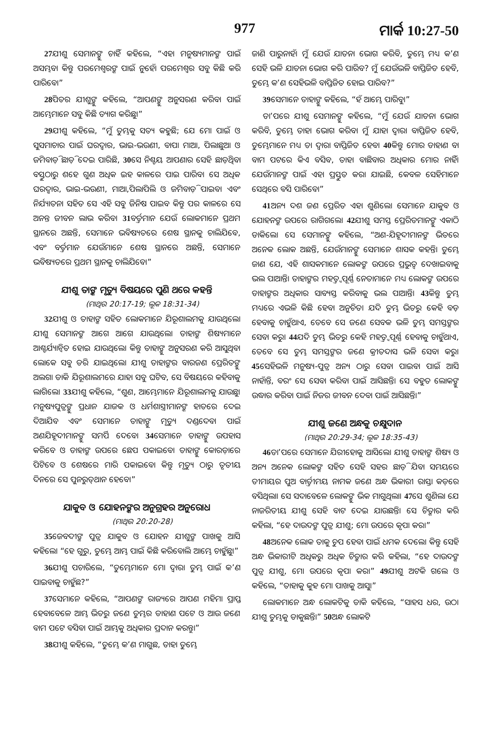977 ମାର୍କ 10:27-50
<sup>27</sup> ଯୀଶୁ ସେମାନଙ୍କୁ ଚାହିଁ କହିଲେ, “ଏହା ମନୁଷ୍ୟମାନଙ୍କ ପାଇଁ ଅସମ୍ଭବ। କିନ୍ତୁ ପରମେଶ୍ୱରଙ୍କ ପାଇଁ ନୁହେଁ। ପରମେଶ୍ୱର ସବୁ କିଛି କରି ପାରିବେ।”
<sup>28</sup> ପିତର ଯୀଶୁଙ୍କୁ କହିଲେ, “ଆପଣଙ୍କୁ ଅନୁସରଣ କରିବା ପାଇଁ ଆମ୍ଭେମାନେ ସବୁ କିଛି ତ୍ୟାଗ କରିଛୁ।”
<sup>29</sup> ଯୀଶୁ କହିଲେ, “ମୁଁ ତୁମ୍ଭକୁ ସତ୍ୟ କହୁଛି; ଯେ ମୋ ପାଇଁ ଓ ସୁସମାଚାର ପାଇଁ ଘରଦ୍ୱାର, ଭାଇ-ଭଉଣୀ, ବାପା ମାଆ, ପିଲାଛୁଆ ଓ ଜମିବାଡ଼ି ଛାଡ଼ି ଦେଇ ପାରିଛି, <sup>30</sup>ସେ ନିଶ୍ଚୟ ଆପଣାର ସେହି ଛାଡ଼ିଥିବା ବସ୍ତୁଠାରୁ ଶହେ ଗୁଣ ଅଧିକ ଇହ କାଳରେ ପାଇ ପାରିବ। ସେ ଅଧିକ ଘରଦ୍ୱାର, ଭାଇ-ଭଉଣୀ, ମାଆ,ପିଲାପିଲି ଓ ଜମିବାଡ଼ି ପାଇବ। ଏବଂ ନିର୍ଯ୍ୟାତନା ସହିତ ସେ ଏହି ସବୁ ଜିନିଷ ପାଇବ କିନ୍ତୁ ପର କାଳରେ ସେ ଅନନ୍ତ ଜୀବନ ଲାଭ କରିବ। <sup>31</sup>ବର୍ତ୍ତମାନ ଯେଉଁ ଲୋକମାନେ ପ୍ରଥମ ସ୍ଥାନରେ ଅଛନ୍ତି, ସେମାନେ ଭବିଷ୍ୟତରେ ଶେଷ ସ୍ଥାନକୁ ଚାଲିଯିବେ, ଏବଂ ବର୍ତ୍ତମାନ ଯେଉଁମାନେ ଶେଷ ସ୍ଥାନରେ ଅଛନ୍ତି, ସେମାନେ ଭବିଷ୍ୟତରେ ପ୍ରଥମ ସ୍ଥାନକୁ ଚାଲିଯିବେ।”
ଯୀଶୁ ତାଙ୍କ ମୃତ୍ୟୁ ବିଷୟରେ ପୁଣି ଥରେ କହନ୍ତି
(ମାଥିଉ 20:17-19; ଲୂକ 18:31-34)
<sup>32</sup> ଯୀଶୁ ଓ ତାହାଙ୍କ ସହିତ ଲୋକମାନେ ଯିରୂଶାଲମକୁ ଯାଉଥିଲେ। ଯୀଶୁ ସେମାନଙ୍କ ଆଗେ ଆଗେ ଯାଉଥିଲେ। ତାହାଙ୍କ ଶିଷ୍ୟମାନେ ଆଶ୍ଚର୍ଯ୍ୟାନ୍ୱିତ ହୋଇ ଯାଉଥିଲେ। କିନ୍ତୁ ତାହାଙ୍କୁ ଅନୁସରଣ କରି ଆସୁଥିବା ଲୋକେ ସବୁ ଡରି ଯାଇଥିଲେ। ଯୀଶୁ ତାହାଙ୍କର ବାରଜଣ ପ୍ରେରିତଙ୍କୁ ଅଲଗା ଡାକି ଯିରୂଶାଲମରେ ଯାହା ସବୁ ଘଟିବ, ସେ ବିଷୟରେ କହିବାକୁ ଲାଗିଲେ। <sup>33</sup>ଯୀଶୁ କହିଲେ, “ଶୁଣ, ଆମ୍ଭେମାନେ ଯିରୂଶାଲମକୁ ଯାଉଛୁ। ମନୁଷ୍ୟପୁତ୍ରଙ୍କୁ ପ୍ରଧାନ ଯାଜକ ଓ ଧର୍ମଶାସ୍ତ୍ରୀମାନଙ୍କ ହାତରେ ଦେଇ ଦିଆଯିବ ଏବଂ ସେମାନେ ତାହାଙ୍କୁ ମୃତ୍ୟୁ ଦଣ୍ଡଦେବା ପାଇଁ ଅଣଯିହୂଦୀମାନଙ୍କୁ ସମର୍ପି ଦେବେ। <sup>34</sup>ସେମାନେ ତାହାଙ୍କୁ ଉପହାସ କରିବେ ଓ ତାହାଙ୍କ ଉପରେ ଛେପ ପକାଇବେ। ତାହାଙ୍କୁ କୋରଡ଼ାରେ ପିଟିବେ ଓ ଶେଷରେ ମାରି ପକାଇବେ। କିନ୍ତୁ ମୃତ୍ୟୁ ଠାରୁ ତୃତୀୟ ଦିନରେ ସେ ପୁନରୁତ୍‌ଥାନ ହେବେ।”
ଯାକୁବ ଓ ଯୋହନଙ୍କର ଅନୁଗ୍ରହର ଅନୁରୋଧ
(ମାଥିଉ 20:20-28)
<sup>35</sup> ଜେବଦୀଙ୍କ ପୁତ୍ର ଯାକୁବ ଓ ଯୋହନ ଯୀଶୁଙ୍କ ପାଖକୁ ଆସି କହିଲେ। “ହେ ଗୁରୁ, ତୁମ୍ଭେ ଆମ୍ଭ ପାଇଁ କିଛି କରିବୋଲି ଆମ୍ଭେ ଚାହୁଁଛୁ।”
<sup>36</sup> ଯୀଶୁ ପଚାରିଲେ, “ତୁମ୍ଭେମାନେ ମୋ ଦ୍ୱାରା ତୁମ୍ଭ ପାଇଁ କ’ଣ ପାଇବାକୁ ଚାହୁଁଛ?”
<sup>37</sup> ସେମାନେ କହିଲେ, “ଆପଣଙ୍କ ରାଜ୍ୟରେ ଆପଣ ମହିମା ପ୍ରାପ୍ତ ହେବାବେଳେ ଆମ୍ଭ ଭିତରୁ ଜଣେ ତୁମ୍ଭର ଡାହାଣ ପଟେ ଓ ଆଉ ଜଣେ ବାମ ପଟେ ବସିବା ପାଇଁ ଆମ୍ଭକୁ ଅଧିକାର ପ୍ରଦାନ କରନ୍ତୁ।”
<sup>38</sup> ଯୀଶୁ କହିଲେ, “ତୁମ୍ଭେ କ’ଣ ମାଗୁଛ, ତାହା ତୁମ୍ଭେ
ଜାଣି ପାରୁନାହଁ। ମୁଁ ଯେଉଁ ଯାତନା ଭୋଗ କରିବି, ତୁମ୍ଭେ ମଧ୍ୟ କ’ଣ ସେହି ଭଳି ଯାତନା ଭୋଗ କରି ପାରିବ? ମୁଁ ଯେଉଁଭଳି ବାପ୍ତିଜିତ ହେବି, ତୁମ୍ଭେ କ’ଣ ସେହିଭଳି ବାପ୍ତିଜିତ ହୋଇ ପାରିବ?”
<sup>39</sup> ସେମାନେ ତାହାଙ୍କୁ କହିଲେ, “ହଁ ଆମ୍ଭେ ପାରିବୁ।”
ତା’ପରେ ଯୀଶୁ ସେମାନଙ୍କୁ କହିଲେ, “ମୁଁ ଯେଉଁ ଯାତନା ଭୋଗ କରିବି, ତୁମ୍ଭେ ତାହା ଭୋଗ କରିବ। ମୁଁ ଯାହା ଦ୍ୱାରା ବାପ୍ତିଜିତ ହେବି, ତୁମ୍ଭେମାନେ ମଧ୍ୟ ତା ଦ୍ୱାରା ବାପ୍ତିଜିତ ହେବ। <sup>40</sup>କିନ୍ତୁ ମୋର ଡାହାଣ ବା ବାମ ପଟରେ କିଏ ବସିବ, ତାହା ବାଛିବାର ଅଧିକାର ମୋର ନାହିଁ। ଯେଉଁମାନଙ୍କ ପାଇଁ ଏହା ପ୍ରସ୍ତୁତ କରା ଯାଇଛି, କେବଳ ସେହିମାନେ ସେଥିରେ ବସି ପାରିବେ।”
<sup>41</sup> ଅନ୍ୟ ଦଶ ଜଣ ପ୍ରେରିତ ଏହା ଶୁଣିଲେ। ସେମାନେ ଯାକୁବ ଓ ଯୋହନଙ୍କ ଉପରେ ରାଗିଗଲେ। <sup>42</sup>ଯୀଶୁ ସମସ୍ତ ପ୍ରେରିତମାନଙ୍କୁ ଏକାଠି ଡାକିଲେ। ସେ ସେମାନଙ୍କୁ କହିଲେ, “ଅଣ-ଯିହୂଦୀମାନଙ୍କ ଭିତରେ ଅନେକ ଲୋକ ଅଛନ୍ତି, ଯେଉଁମାନଙ୍କୁ ସେମାନେ ଶାସକ କହନ୍ତି। ତୁମ୍ଭେ ଜାଣ ଯେ, ଏହି ଶାସକମାନେ ଲୋକଙ୍କ ଉପରେ ପ୍ରଭୁତ୍ୱ ଦେଖାଇବାକୁ ଭଲ ପାଆନ୍ତି। ତାହାଙ୍କର ମହତ୍ତ୍ୱପୂର୍ଣ୍ଣ ନେତାମାନେ ମଧ୍ୟ ଲୋକଙ୍କ ଉପରେ ତାହାଙ୍କର ଅଧିକାର ସାବ୍ୟସ୍ତ କରିବାକୁ ଭଲ ପାଆନ୍ତି। <sup>43</sup>କିନ୍ତୁ ତୁମ୍ଭ ମଧ୍ୟରେ ଏଭଳି କିଛି ହେବା ଅନୁଚିତ। ଯଦି ତୁମ୍ଭ ଭିତରୁ କେହି ବଡ଼ ହେବାକୁ ଚାହୁଁଥାଏ, ତେବେ ସେ ଜଣେ ସେବକ ଭଳି ତୁମ୍ଭ ସମସ୍ତଙ୍କର ସେବା କରୁ। <sup>44</sup>ଯଦି ତୁମ୍ଭ ଭିତରୁ କେହି ମହତ୍ତ୍ୱପୂର୍ଣ୍ଣ ହେବାକୁ ଚାହୁଁଥାଏ, ତେବେ ସେ ତୁମ୍ଭ ସମସ୍ତଙ୍କର ଜଣେ କ୍ରୀତଦାସ ଭଳି ସେବା କରୁ। <sup>45</sup>ସେହିଭଳି ମନୁଷ୍ୟ-ପୁତ୍ର ଅନ୍ୟ ଠାରୁ ସେବା ପାଇବା ପାଇଁ ଆସି ନାହାଁନ୍ତି, ବରଂ ସେ ସେବା କରିବା ପାଇଁ ଆସିଛନ୍ତି। ସେ ବହୁତ ଲୋକଙ୍କୁ ଉଦ୍ଧାର କରିବା ପାଇଁ ନିଜର ଜୀବନ ଦେବା ପାଇଁ ଆସିଛନ୍ତି।”
ଯୀଶୁ ଜଣେ ଅନ୍ଧକୁ ଚକ୍ଷୁଦାନ
(ମାଥିଉ 20:29-34; ଲୂକ 18:35-43)
<sup>46</sup> ତା’ପରେ ସେମାନେ ଯିରୀହୋକୁ ଆସିଲେ। ଯୀଶୁ ତାହାଙ୍କ ଶିଷ୍ୟ ଓ ଅନ୍ୟ ଅନେକ ଲୋକଙ୍କ ସହିତ ସେହି ସହର ଛାଡ଼ି ଯିବା ସମୟରେ ତୀମାୟର ପୁଅ ବାର୍ତ୍ତୀମୟ ନାମକ ଜଣେ ଅନ୍ଧ ଭିକାରୀ ରାସ୍ତା କଡ଼ରେ ବସିଥିଲା। ସେ ସଦାବେଳେ ଲୋକଙ୍କୁ ଭିକ ମାଗୁଥିଲା। <sup>47</sup>ସେ ଶୁଣିଲା ଯେ ନାଜରିତୀୟ ଯୀଶୁ ସେହି ବାଟ ଦେଇ ଯାଉଛନ୍ତି। ସେ ଚିତ୍କାର କରି କହିଲା, “ହେ ଦାଉଦଙ୍କ ପୁତ୍ର ଯୀଶୁ; ମୋ ଉପରେ କୃପା କର।”
<sup>48</sup> ଅନେକ ଲୋକ ତାକୁ ଚୁପ ହେବା ପାଇଁ ଧମକ ଦେଲେ। କିନ୍ତୁ ସେହି ଅନ୍ଧ ଭିକାରୀଟି ଅଧିକରୁ ଅଧିକ ଚିତ୍କାର କରି କହିଲା, “ହେ ଦାଉଦଙ୍କ ପୁତ୍ର ଯୀଶୁ, ମୋ ଉପରେ କୃପା କର।” <sup>49</sup>ଯୀଶୁ ଅଟକି ଗଲେ ଓ କହିଲେ, “ତାହାକୁ କୁହ ମୋ ପାଖକୁ ଆସୁ।”
ଲୋକମାନେ ଅନ୍ଧ ଲୋକଟିକୁ ଡାକି କହିଲେ, “ସାହସ ଧର, ଉଠ। ଯୀଶୁ ତୁମ୍ଭକୁ ଡାକୁଛନ୍ତି।” <sup>50</sup>ଅନ୍ଧ ଲୋକଟି